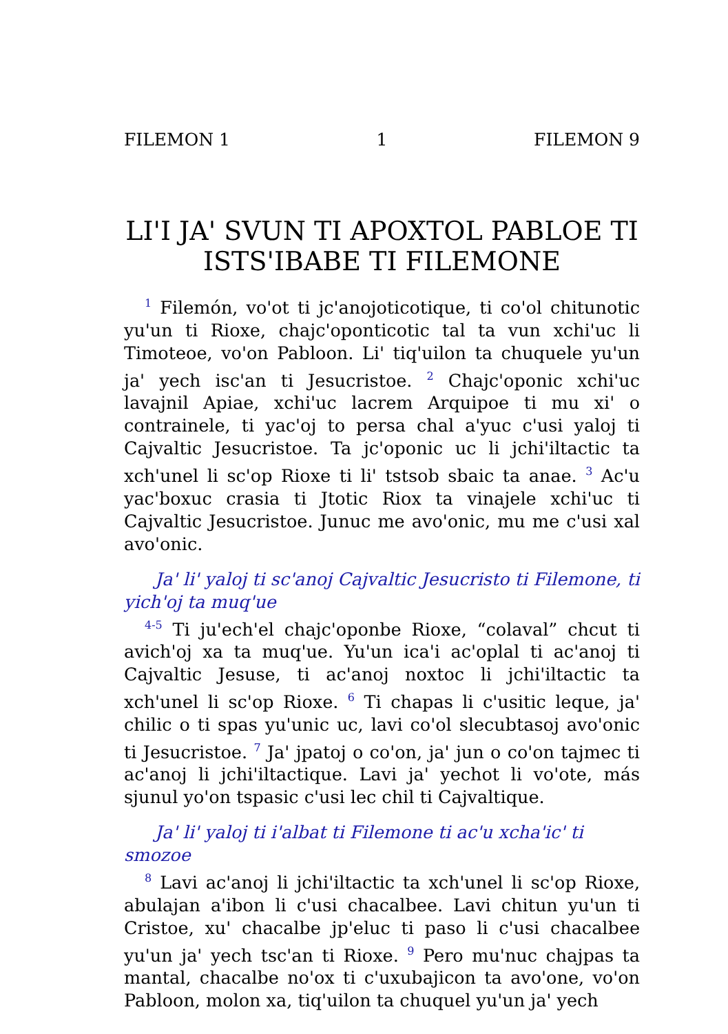FILEMON 1 1 FILEMON 9
LIꞌI JAꞌ SVUN TI APOXTOL PABLOE TI ISTSꞌIBABE TI FILEMONE
<sup>1</sup> Filemón, voꞌot ti jcꞌanojoticotique, ti coꞌol chitunotic yuꞌun ti Rioxe, chajcꞌoponticotic tal ta vun xchiꞌuc li Timoteoe, voꞌon Pabloon. Liꞌ tiqꞌuilon ta chuquele yuꞌun jaꞌ yech iscꞌan ti Jesucristoe. <sup>2</sup> Chajcꞌoponic xchiꞌuc lavajnil Apiae, xchiꞌuc lacrem Arquipoe ti mu xiꞌ o contrainele, ti yacꞌoj to persa chal aꞌyuc cꞌusi yaloj ti Cajvaltic Jesucristoe. Ta jcꞌoponic uc li jchiꞌiltactic ta xchꞌunel li scꞌop Rioxe ti liꞌ tstsob sbaic ta anae. <sup>3</sup> Acꞌu yacꞌboxuc crasia ti Jtotic Riox ta vinajele xchiꞌuc ti Cajvaltic Jesucristoe. Junuc me avoꞌonic, mu me cꞌusi xal avoꞌonic.
Jaꞌ liꞌ yaloj ti scꞌanoj Cajvaltic Jesucristo ti Filemone, ti yichꞌoj ta muqꞌue
<sup>4-5</sup> Ti juꞌechꞌel chajcꞌoponbe Rioxe, “colaval” chcut ti avichꞌoj xa ta muqꞌue. Yuꞌun icaꞌi acꞌoplal ti acꞌanoj ti Cajvaltic Jesuse, ti acꞌanoj noxtoc li jchiꞌiltactic ta xchꞌunel li scꞌop Rioxe. <sup>6</sup> Ti chapas li cꞌusitic leque, jaꞌ chilic o ti spas yuꞌunic uc, lavi coꞌol slecubtasoj avoꞌonic ti Jesucristoe. <sup>7</sup> Jaꞌ jpatoj o coꞌon, jaꞌ jun o coꞌon tajmec ti acꞌanoj li jchiꞌiltactique. Lavi jaꞌ yechot li voꞌote, más sjunul yoꞌon tspasic cꞌusi lec chil ti Cajvaltique.
Jaꞌ liꞌ yaloj ti iꞌalbat ti Filemone ti acꞌu xchaꞌicꞌ ti smozoe
<sup>8</sup> Lavi acꞌanoj li jchiꞌiltactic ta xchꞌunel li scꞌop Rioxe, abulajan aꞌibon li cꞌusi chacalbee. Lavi chitun yuꞌun ti Cristoe, xuꞌ chacalbe jpꞌeluc ti paso li cꞌusi chacalbee yuꞌun jaꞌ yech tscꞌan ti Rioxe. <sup>9</sup> Pero muꞌnuc chajpas ta mantal, chacalbe noꞌox ti cꞌuxubajicon ta avoꞌone, voꞌon Pabloon, molon xa, tiqꞌuilon ta chuquel yuꞌun jaꞌ yech